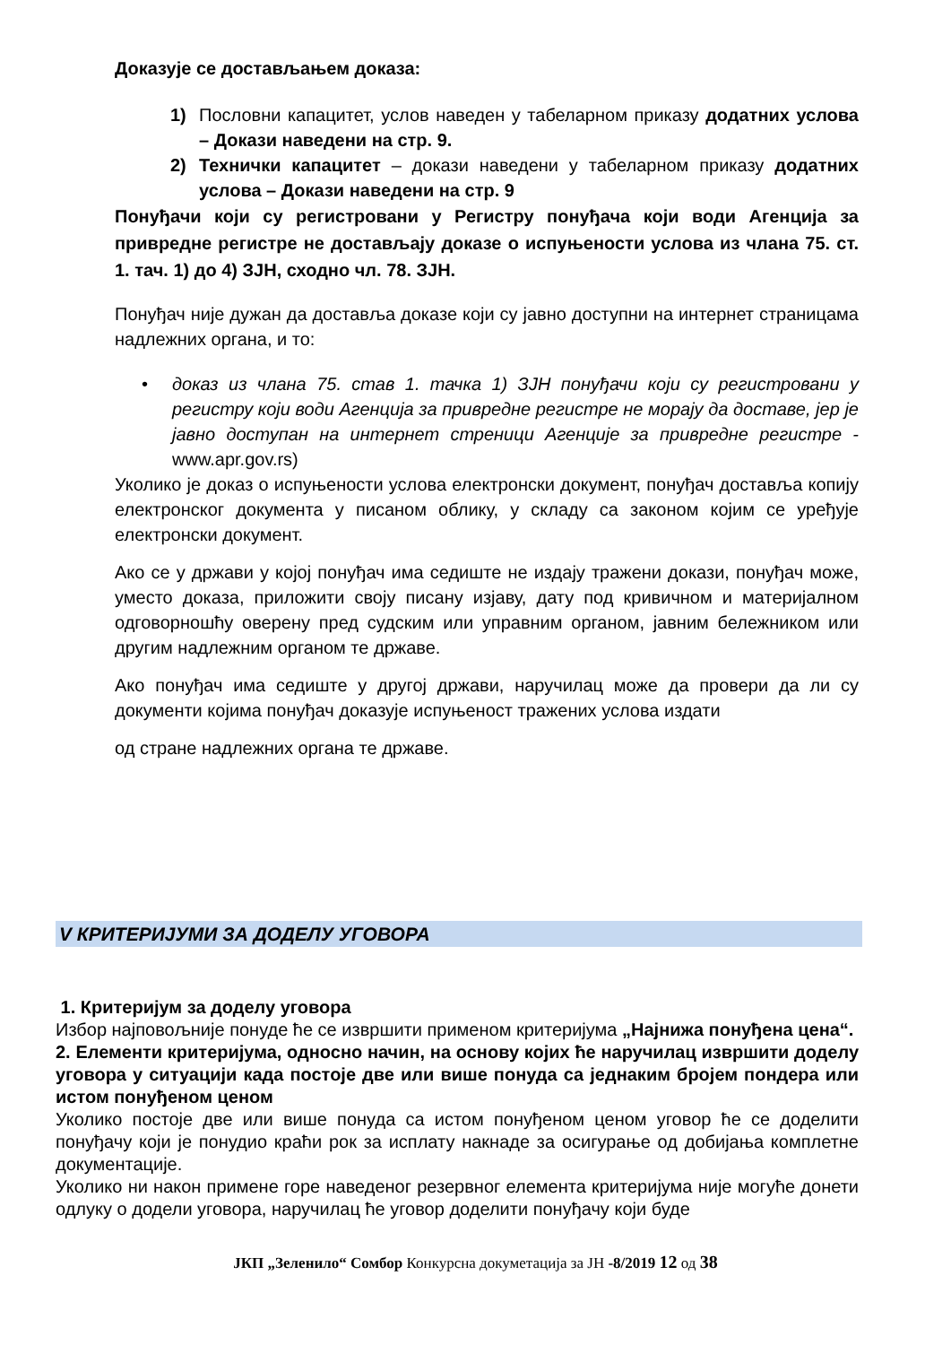Доказује се достављањем доказа:
1) Пословни капацитет, услов наведен у табеларном приказу додатних услова – Докази наведени на стр. 9.
2) Технички капацитет – докази наведени у табеларном приказу додатних услова – Докази наведени на стр. 9
Понуђачи који су регистровани у Регистру понуђача који води Агенција за привредне регистре не достављају доказе о испуњености услова из члана 75. ст. 1. тач. 1) до 4) ЗЈН, сходно чл. 78. ЗЈН.
Понуђач није дужан да доставља доказе који су јавно доступни на интернет страницама надлежних органа, и то:
• доказ из члана 75. став 1. тачка 1) ЗЈН понуђачи који су регистровани у регистру који води Агенција за привредне регистре не морају да доставе, јер је јавно доступан на интернет стреници Агенције за привредне регистре - www.apr.gov.rs)
Уколико је доказ о испуњености услова електронски документ, понуђач доставља копију електронског документа у писаном облику, у складу са законом којим се уређује електронски документ.
Ако се у држави у којој понуђач има седиште не издају тражени докази, понуђач може, уместо доказа, приложити своју писану изјаву, дату под кривичном и материјалном одговорношћу оверену пред судским или управним органом, јавним бележником или другим надлежним органом те државе.
Ако понуђач има седиште у другој држави, наручилац може да провери да ли су документи којима понуђач доказује испуњеност тражених услова издати
од стране надлежних органа те државе.
V КРИТЕРИЈУМИ ЗА ДОДЕЛУ УГОВОРА
1. Критеријум за доделу уговора
Избор најповољније понуде ће се извршити применом критеријума „Најнижа понуђена цена“.
2. Елементи критеријума, односно начин, на основу којих ће наручилац извршити доделу уговора у ситуацији када постоје две или више понуда са једнаким бројем пондера или истом понуђеном ценом
Уколико постоје две или више понуда са истом понуђеном ценом уговор ће се доделити понуђачу који је понудио краћи рок за исплату накнаде за осигурање од добијања комплетне документације.
Уколико ни након примене горе наведеног резервног елемента критеријума није могуће донети одлуку о додели уговора, наручилац ће уговор доделити понуђачу који буде
ЈКП „Зеленило“ Сомбор Конкурсна докуметација за ЈН -8/2019 12 од 38